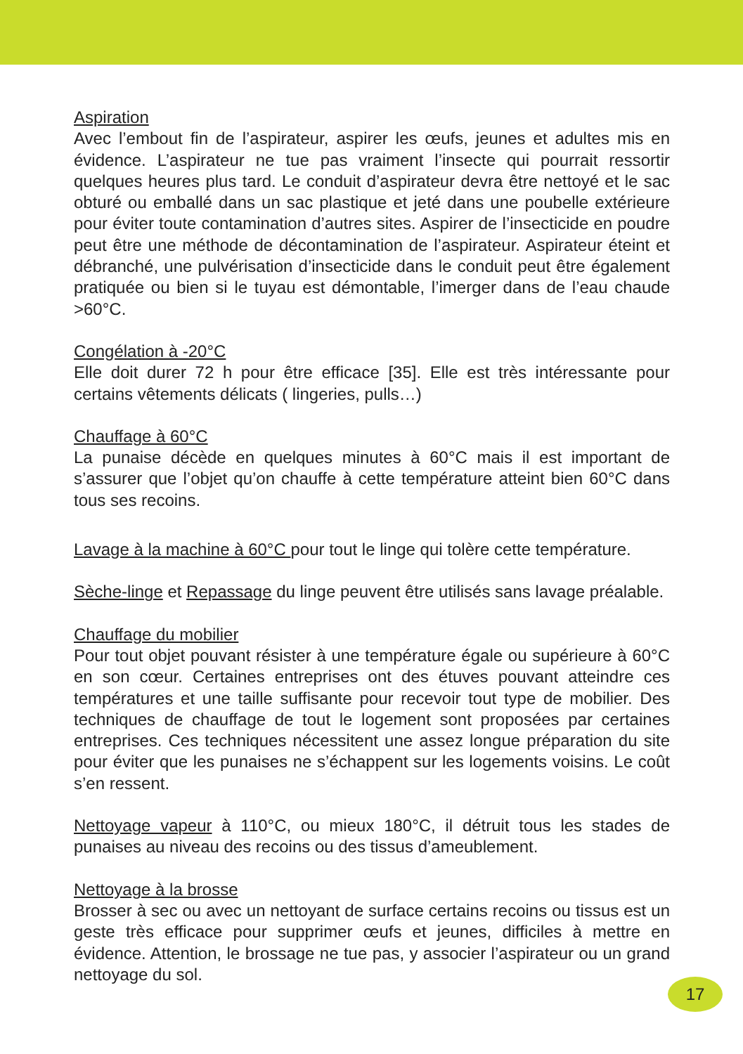Aspiration
Avec l’embout fin de l’aspirateur, aspirer les œufs, jeunes et adultes mis en évidence. L’aspirateur ne tue pas vraiment l’insecte qui pourrait ressortir quelques heures plus tard. Le conduit d’aspirateur devra être nettoyé et le sac obturé ou emballé dans un sac plastique et jeté dans une poubelle extérieure pour éviter toute contamination d’autres sites. Aspirer de l’insecticide en poudre peut être une méthode de décontamination de l’aspirateur. Aspirateur éteint et débranché, une pulvérisation d’insecticide dans le conduit peut être également pratiquée ou bien si le tuyau est démontable, l’imerger dans de l’eau chaude >60°C.
Congélation à -20°C
Elle doit durer 72 h pour être efficace [35]. Elle est très intéressante pour certains vêtements délicats ( lingeries, pulls…)
Chauffage à 60°C
La punaise décède en quelques minutes à 60°C mais il est important de s’assurer que l’objet qu’on chauffe à cette température atteint bien 60°C dans tous ses recoins.
Lavage à la machine à 60°C pour tout le linge qui tolère cette température.
Sèche-linge et Repassage du linge peuvent être utilisés sans lavage préalable.
Chauffage du mobilier
Pour tout objet pouvant résister à une température égale ou supérieure à 60°C en son cœur. Certaines entreprises ont des étuves pouvant atteindre ces températures et une taille suffisante pour recevoir tout type de mobilier. Des techniques de chauffage de tout le logement sont proposées par certaines entreprises. Ces techniques nécessitent une assez longue préparation du site pour éviter que les punaises ne s’échappent sur les logements voisins. Le coût s’en ressent.
Nettoyage vapeur à 110°C, ou mieux 180°C, il détruit tous les stades de punaises au niveau des recoins ou des tissus d’ameublement.
Nettoyage à la brosse
Brosser à sec ou avec un nettoyant de surface certains recoins ou tissus est un geste très efficace pour supprimer œufs et jeunes, difficiles à mettre en évidence. Attention, le brossage ne tue pas, y associer l’aspirateur ou un grand nettoyage du sol.
17